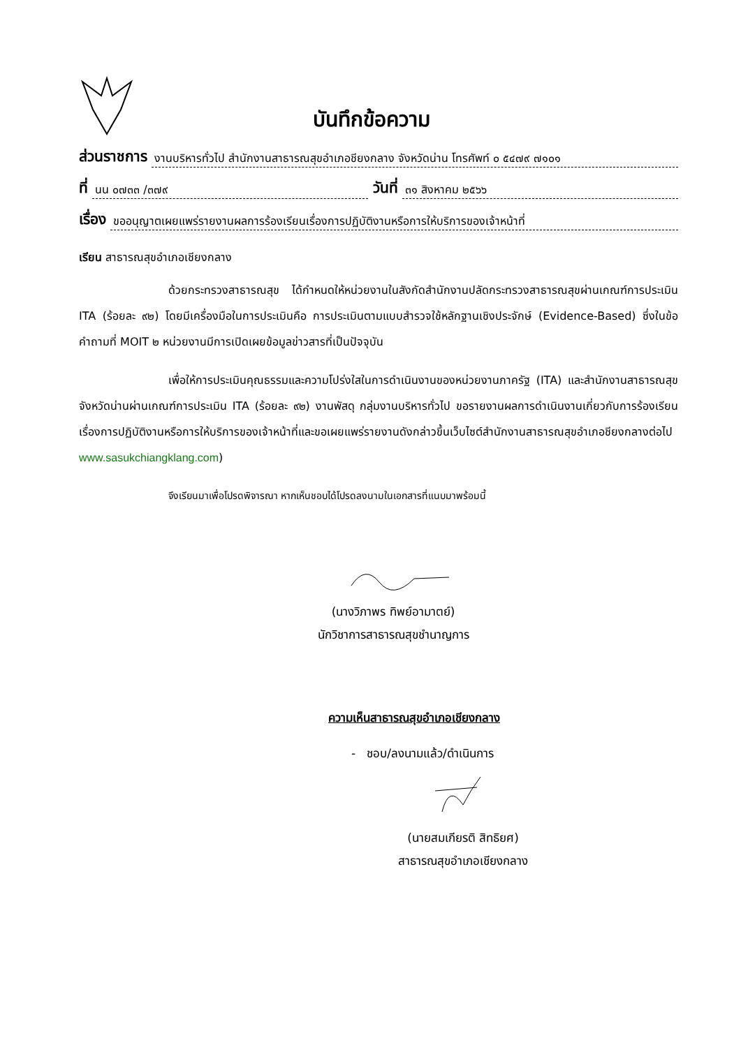บันทึกข้อความ
ส่วนราชการ งานบริหารทั่วไป สำนักงานสาธารณสุขอำเภอชียงกลาง จังหวัดน่าน โทรศัพท์ ๐ ๕๔๗๙ ๗๑๐๑
ที่ นน ๐๗๓๓ /๓๗๙ วันที่ ๓๑ สิงหาคม ๒๕๖๖
เรื่อง ขออนุญาตเผยแพร่รายงานผลการร้องเรียนเรื่องการปฏิบัติงานหรือการให้บริการของเจ้าหน้าที่
เรียน สาธารณสุขอำเภอเชียงกลาง
ด้วยกระทรวงสาธารณสุข ได้กำหนดให้หน่วยงานในสังกัดสำนักงานปลัดกระทรวงสาธารณสุขผ่านเกณฑ์การประเมิน ITA (ร้อยละ ๙๒) โดยมีเครื่องมือในการประเมินคือ การประเมินตามแบบสำรวจใช้หลักฐานเชิงประจักษ์ (Evidence-Based) ซึ่งในข้อคำถามที่ MOIT ๒ หน่วยงานมีการเปิดเผยข้อมูลข่าวสารที่เป็นปัจจุบัน
เพื่อให้การประเมินคุณธรรมและความโปร่งใสในการดำเนินงานของหน่วยงานภาครัฐ (ITA) และสำนักงานสาธารณสุขจังหวัดน่านผ่านเกณฑ์การประเมิน ITA (ร้อยละ ๙๒) งานพัสดุ กลุ่มงานบริหารทั่วไป ขอรายงานผลการดำเนินงานเกี่ยวกับการร้องเรียนเรื่องการปฏิบัติงานหรือการให้บริการของเจ้าหน้าที่และขอเผยแพร่รายงานดังกล่าวขึ้นเว็บไซต์สำนักงานสาธารณสุขอำเภอชียงกลางต่อไป www.sasukchiangklang.com)
จึงเรียนมาเพื่อโปรดพิจารณา หากเห็นชอบได้โปรดลงนามในเอกสารที่แนบมาพร้อมนี้
(นางวิภาพร ทิพย์อามาตย์)
นักวิชาการสาธารณสุขชำนาญการ
ความเห็นสาธารณสุขอำเภอเชียงกลาง
- ชอบ/ลงนามแล้ว/ดำเนินการ
(นายสมเกียรติ สิทธิยศ)
สาธารณสุขอำเภอเชียงกลาง